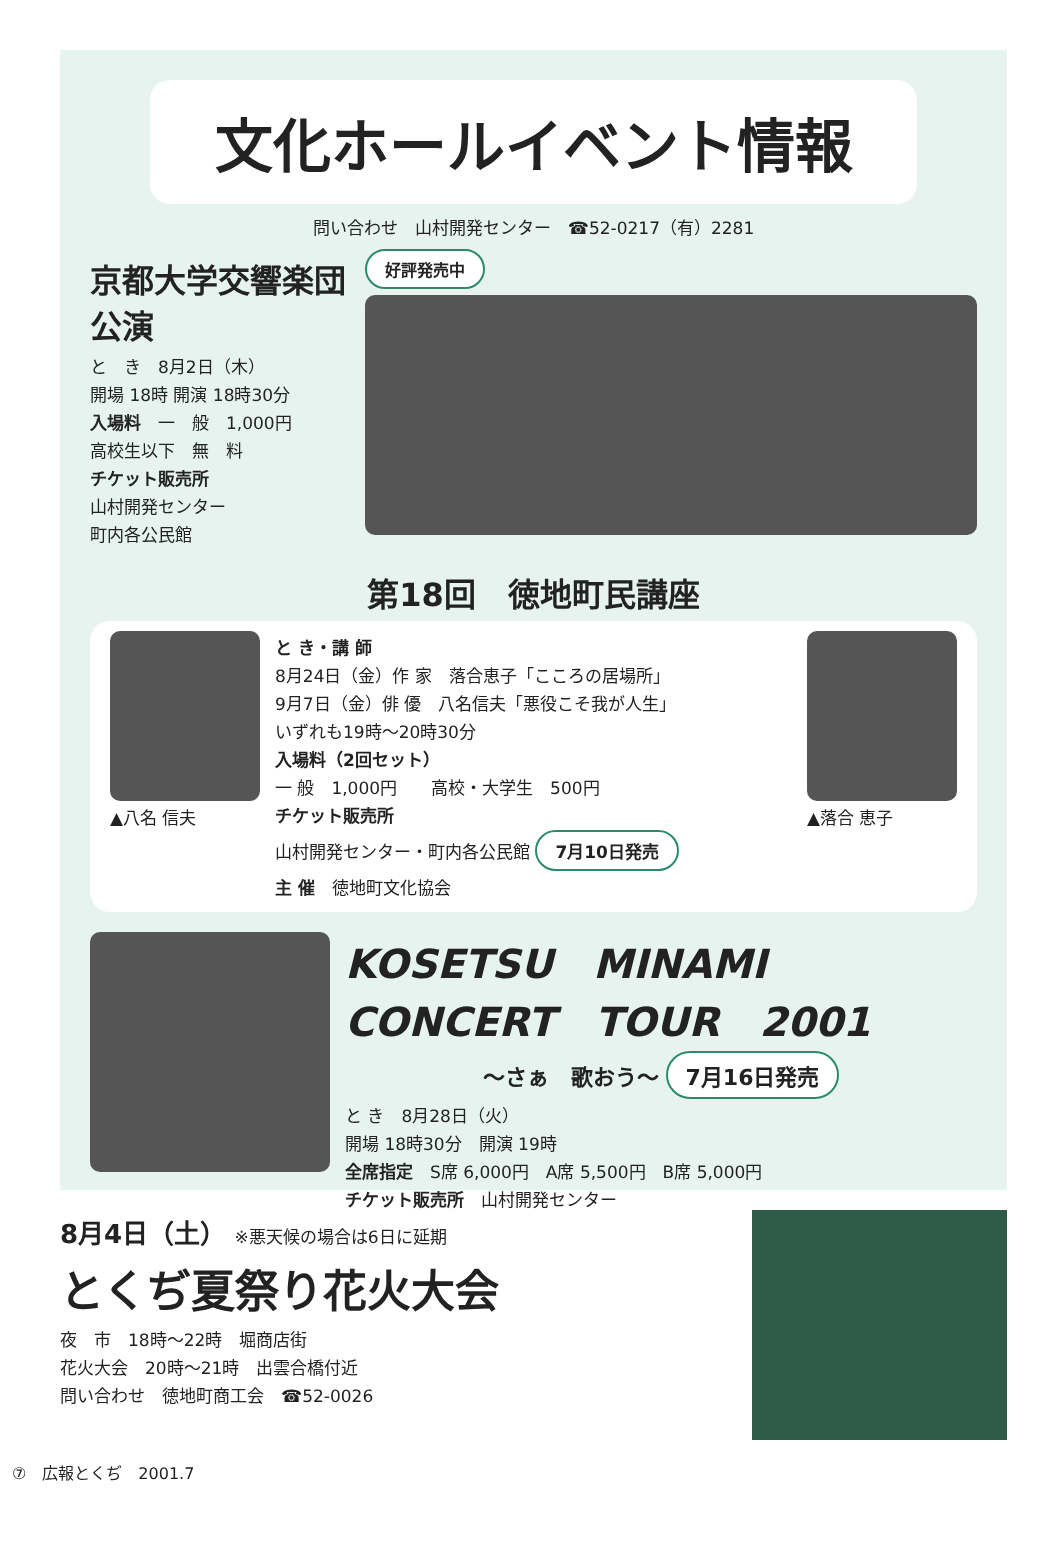文化ホールイベント情報
問い合わせ　山村開発センター　☎52-0217（有）2281
京都大学交響楽団公演
と　き　8月2日（木）
開場 18時 開演 18時30分
入場料　一　般　1,000円
高校生以下　無　料
チケット販売所
山村開発センター
町内各公民館
好評発売中
第18回　徳地町民講座
▲八名 信夫 と き・講 師
8月24日（金）作 家　落合恵子「こころの居場所」
9月7日（金）俳 優　八名信夫「悪役こそ我が人生」
いずれも19時～20時30分
入場料（2回セット）
一 般　1,000円　　高校・大学生　500円
チケット販売所
山村開発センター・町内各公民館 7月10日発売
主 催　徳地町文化協会
▲落合 恵子
KOSETSU　MINAMI
CONCERT　TOUR　2001
～さぁ　歌おう～ 7月16日発売
と き　8月28日（火）
開場 18時30分　開演 19時
全席指定　S席 6,000円　A席 5,500円　B席 5,000円
チケット販売所　山村開発センター
8月4日（土） ※悪天候の場合は6日に延期
とくぢ夏祭り花火大会
夜　市　18時～22時　堀商店街
花火大会　20時～21時　出雲合橋付近
問い合わせ　徳地町商工会　☎52-0026
⑦　広報とくぢ　2001.7